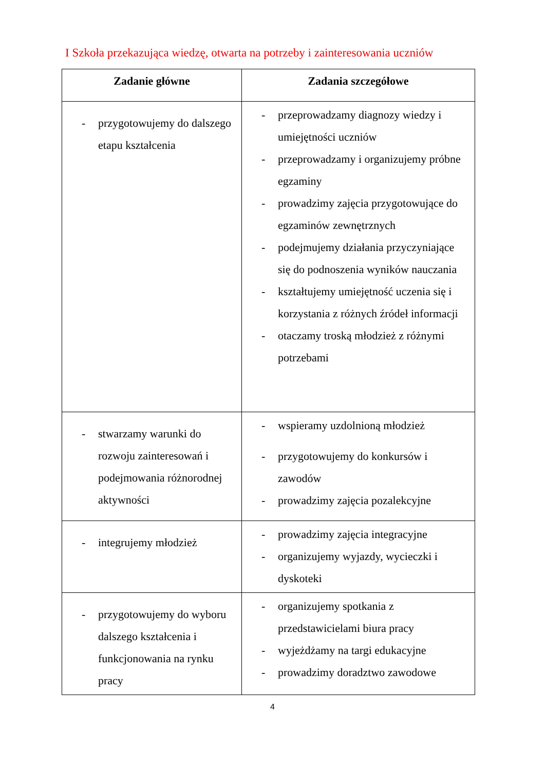I Szkoła przekazująca wiedzę, otwarta na potrzeby i zainteresowania uczniów
| Zadanie główne | Zadania szczegółowe |
| --- | --- |
| - przygotowujemy do dalszego etapu kształcenia | - przeprowadzamy diagnozy wiedzy i umiejętności uczniów - przeprowadzamy i organizujemy próbne egzaminy - prowadzimy zajęcia przygotowujące do egzaminów zewnętrznych - podejmujemy działania przyczyniające się do podnoszenia wyników nauczania - kształtujemy umiejętność uczenia się i korzystania z różnych źródeł informacji - otaczamy troską młodzież z różnymi potrzebami |
| - stwarzamy warunki do rozwoju zainteresowań i podejmowania różnorodnej aktywności | - wspieramy uzdolnioną młodzież - przygotowujemy do konkursów i zawodów - prowadzimy zajęcia pozalekcyjne |
| - integrujemy młodzież | - prowadzimy zajęcia integracyjne - organizujemy wyjazdy, wycieczki i dyskoteki |
| - przygotowujemy do wyboru dalszego kształcenia i funkcjonowania na rynku pracy | - organizujemy spotkania z przedstawicielami biura pracy - wyjeżdżamy na targi edukacyjne - prowadzimy doradztwo zawodowe |
4